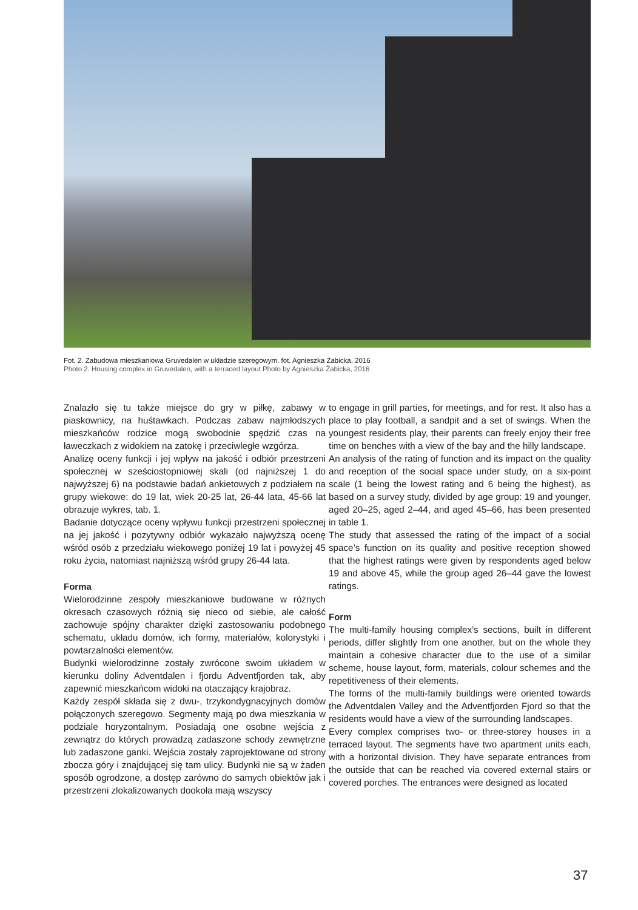Fot. 2. Zabudowa mieszkaniowa Gruvedalen w układzie szeregowym. fot. Agnieszka Żabicka, 2016
Photo 2. Housing complex in Gruvedalen, with a terraced layout Photo by Agnieszka Żabicka, 2016
Znalazło się tu także miejsce do gry w piłkę, zabawy w piaskownicy, na huśtawkach. Podczas zabaw najmłodszych mieszkańców rodzice mogą swobodnie spędzić czas na ławeczkach z widokiem na zatokę i przeciwległe wzgórza.
Analizę oceny funkcji i jej wpływ na jakość i odbiór przestrzeni społecznej w sześciostopniowej skali (od najniższej 1 do najwyższej 6) na podstawie badań ankietowych z podziałem na grupy wiekowe: do 19 lat, wiek 20-25 lat, 26-44 lata, 45-66 lat obrazuje wykres, tab. 1.
Badanie dotyczące oceny wpływu funkcji przestrzeni społecznej na jej jakość i pozytywny odbiór wykazało najwyższą ocenę wśród osób z przedziału wiekowego poniżej 19 lat i powyżej 45 roku życia, natomiast najniższą wśród grupy 26-44 lata.
Forma
Wielorodzinne zespoły mieszkaniowe budowane w różnych okresach czasowych różnią się nieco od siebie, ale całość zachowuje spójny charakter dzięki zastosowaniu podobnego schematu, układu domów, ich formy, materiałów, kolorystyki i powtarzalności elementów.
Budynki wielorodzinne zostały zwrócone swoim układem w kierunku doliny Adventdalen i fjordu Adventfjorden tak, aby zapewnić mieszkańcom widoki na otaczający krajobraz.
Każdy zespół składa się z dwu-, trzykondygnacyjnych domów połączonych szeregowo. Segmenty mają po dwa mieszkania w podziale horyzontalnym. Posiadają one osobne wejścia z zewnątrz do których prowadzą zadaszone schody zewnętrzne lub zadaszone ganki. Wejścia zostały zaprojektowane od strony zbocza góry i znajdującej się tam ulicy. Budynki nie są w żaden sposób ogrodzone, a dostęp zarówno do samych obiektów jak i przestrzeni zlokalizowanych dookoła mają wszyscy
to engage in grill parties, for meetings, and for rest. It also has a place to play football, a sandpit and a set of swings. When the youngest residents play, their parents can freely enjoy their free time on benches with a view of the bay and the hilly landscape.
An analysis of the rating of function and its impact on the quality and reception of the social space under study, on a six-point scale (1 being the lowest rating and 6 being the highest), as based on a survey study, divided by age group: 19 and younger, aged 20–25, aged 2–44, and aged 45–66, has been presented in table 1.
The study that assessed the rating of the impact of a social space’s function on its quality and positive reception showed that the highest ratings were given by respondents aged below 19 and above 45, while the group aged 26–44 gave the lowest ratings.
Form
The multi-family housing complex’s sections, built in different periods, differ slightly from one another, but on the whole they maintain a cohesive character due to the use of a similar scheme, house layout, form, materials, colour schemes and the repetitiveness of their elements.
The forms of the multi-family buildings were oriented towards the Adventdalen Valley and the Adventfjorden Fjord so that the residents would have a view of the surrounding landscapes.
Every complex comprises two- or three-storey houses in a terraced layout. The segments have two apartment units each, with a horizontal division. They have separate entrances from the outside that can be reached via covered external stairs or covered porches. The entrances were designed as located
37